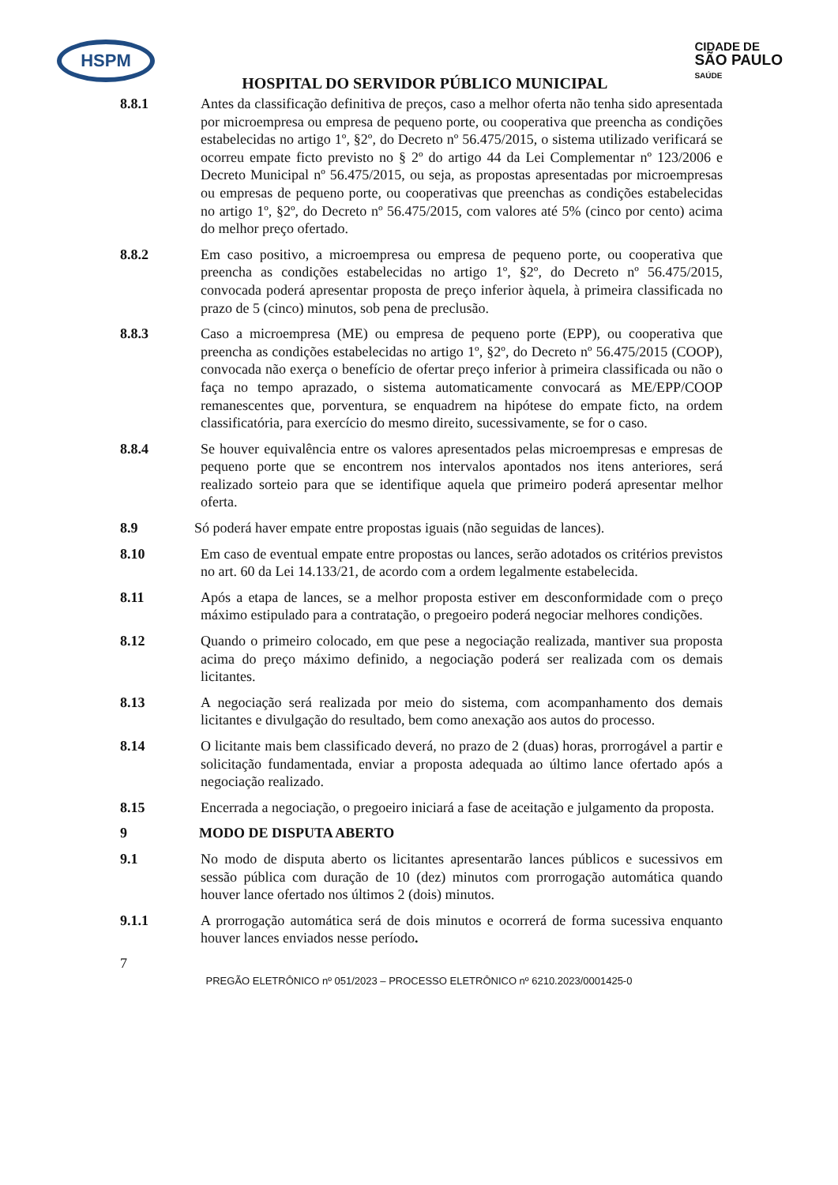HSPM
HOSPITAL DO SERVIDOR PÚBLICO MUNICIPAL
CIDADE DE
SÃO PAULO
SAÚDE
8.8.1 Antes da classificação definitiva de preços, caso a melhor oferta não tenha sido apresentada por microempresa ou empresa de pequeno porte, ou cooperativa que preencha as condições estabelecidas no artigo 1º, §2º, do Decreto nº 56.475/2015, o sistema utilizado verificará se ocorreu empate ficto previsto no § 2º do artigo 44 da Lei Complementar nº 123/2006 e Decreto Municipal nº 56.475/2015, ou seja, as propostas apresentadas por microempresas ou empresas de pequeno porte, ou cooperativas que preenchas as condições estabelecidas no artigo 1º, §2º, do Decreto nº 56.475/2015, com valores até 5% (cinco por cento) acima do melhor preço ofertado.
8.8.2 Em caso positivo, a microempresa ou empresa de pequeno porte, ou cooperativa que preencha as condições estabelecidas no artigo 1º, §2º, do Decreto nº 56.475/2015, convocada poderá apresentar proposta de preço inferior àquela, à primeira classificada no prazo de 5 (cinco) minutos, sob pena de preclusão.
8.8.3 Caso a microempresa (ME) ou empresa de pequeno porte (EPP), ou cooperativa que preencha as condições estabelecidas no artigo 1º, §2º, do Decreto nº 56.475/2015 (COOP), convocada não exerça o benefício de ofertar preço inferior à primeira classificada ou não o faça no tempo aprazado, o sistema automaticamente convocará as ME/EPP/COOP remanescentes que, porventura, se enquadrem na hipótese do empate ficto, na ordem classificatória, para exercício do mesmo direito, sucessivamente, se for o caso.
8.8.4 Se houver equivalência entre os valores apresentados pelas microempresas e empresas de pequeno porte que se encontrem nos intervalos apontados nos itens anteriores, será realizado sorteio para que se identifique aquela que primeiro poderá apresentar melhor oferta.
8.9 Só poderá haver empate entre propostas iguais (não seguidas de lances).
8.10 Em caso de eventual empate entre propostas ou lances, serão adotados os critérios previstos no art. 60 da Lei 14.133/21, de acordo com a ordem legalmente estabelecida.
8.11 Após a etapa de lances, se a melhor proposta estiver em desconformidade com o preço máximo estipulado para a contratação, o pregoeiro poderá negociar melhores condições.
8.12 Quando o primeiro colocado, em que pese a negociação realizada, mantiver sua proposta acima do preço máximo definido, a negociação poderá ser realizada com os demais licitantes.
8.13 A negociação será realizada por meio do sistema, com acompanhamento dos demais licitantes e divulgação do resultado, bem como anexação aos autos do processo.
8.14 O licitante mais bem classificado deverá, no prazo de 2 (duas) horas, prorrogável a partir e solicitação fundamentada, enviar a proposta adequada ao último lance ofertado após a negociação realizado.
8.15 Encerrada a negociação, o pregoeiro iniciará a fase de aceitação e julgamento da proposta.
9 MODO DE DISPUTA ABERTO
9.1 No modo de disputa aberto os licitantes apresentarão lances públicos e sucessivos em sessão pública com duração de 10 (dez) minutos com prorrogação automática quando houver lance ofertado nos últimos 2 (dois) minutos.
9.1.1 A prorrogação automática será de dois minutos e ocorrerá de forma sucessiva enquanto houver lances enviados nesse período.
7
PREGÃO ELETRÔNICO nº 051/2023 – PROCESSO ELETRÔNICO nº 6210.2023/0001425-0